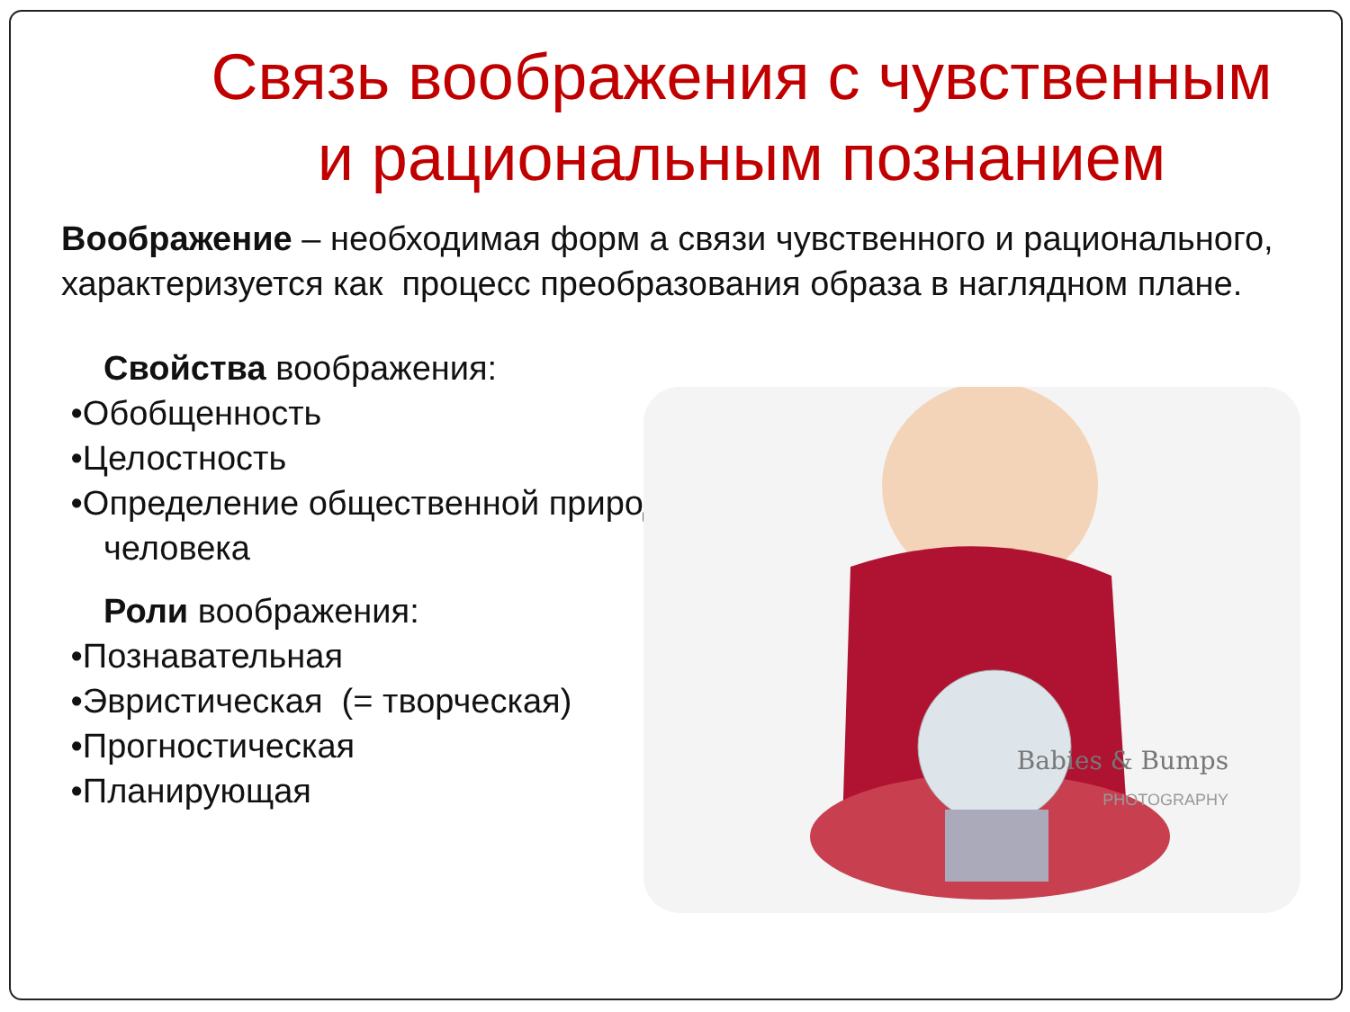Связь воображения с чувственным
и рациональным познанием
Воображение – необходимая форм а связи чувственного и рационального, характеризуется как процесс преобразования образа в наглядном плане.
Свойства воображения:
•Обобщенность
•Целостность
•Определение общественной природы человека
Роли воображения:
•Познавательная
•Эвристическая (= творческая)
•Прогностическая
•Планирующая
Babies & Bumps
PHOTOGRAPHY